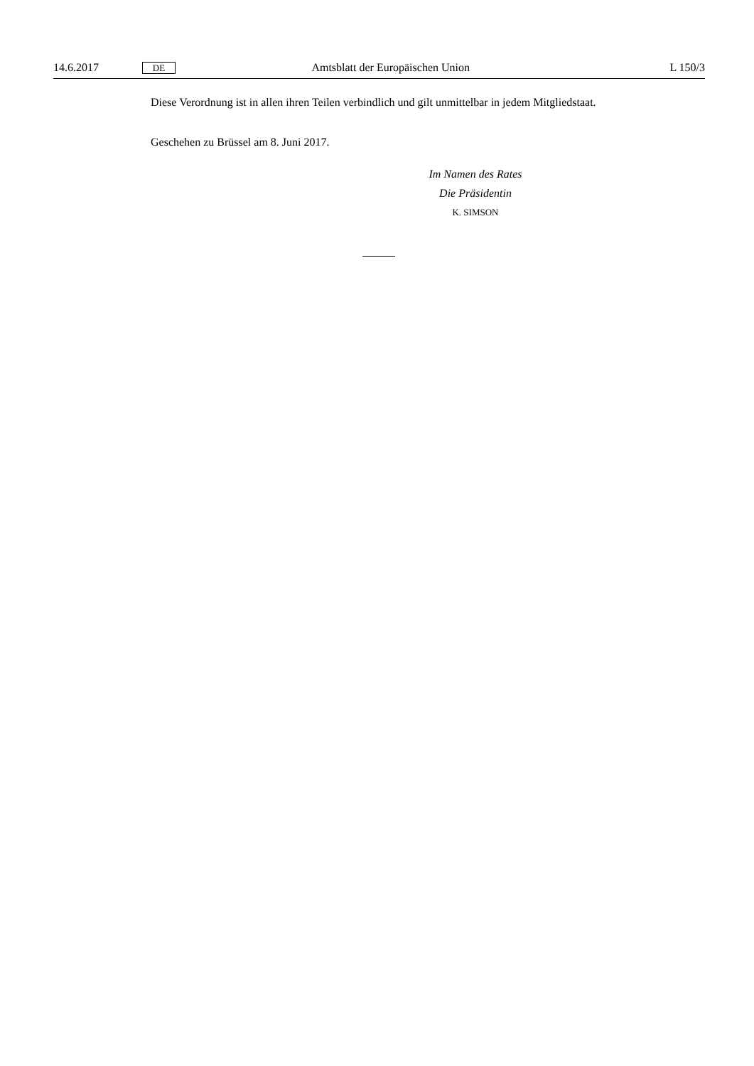14.6.2017 DE Amtsblatt der Europäischen Union L 150/3
Diese Verordnung ist in allen ihren Teilen verbindlich und gilt unmittelbar in jedem Mitgliedstaat.
Geschehen zu Brüssel am 8. Juni 2017.
Im Namen des Rates
Die Präsidentin
K. SIMSON